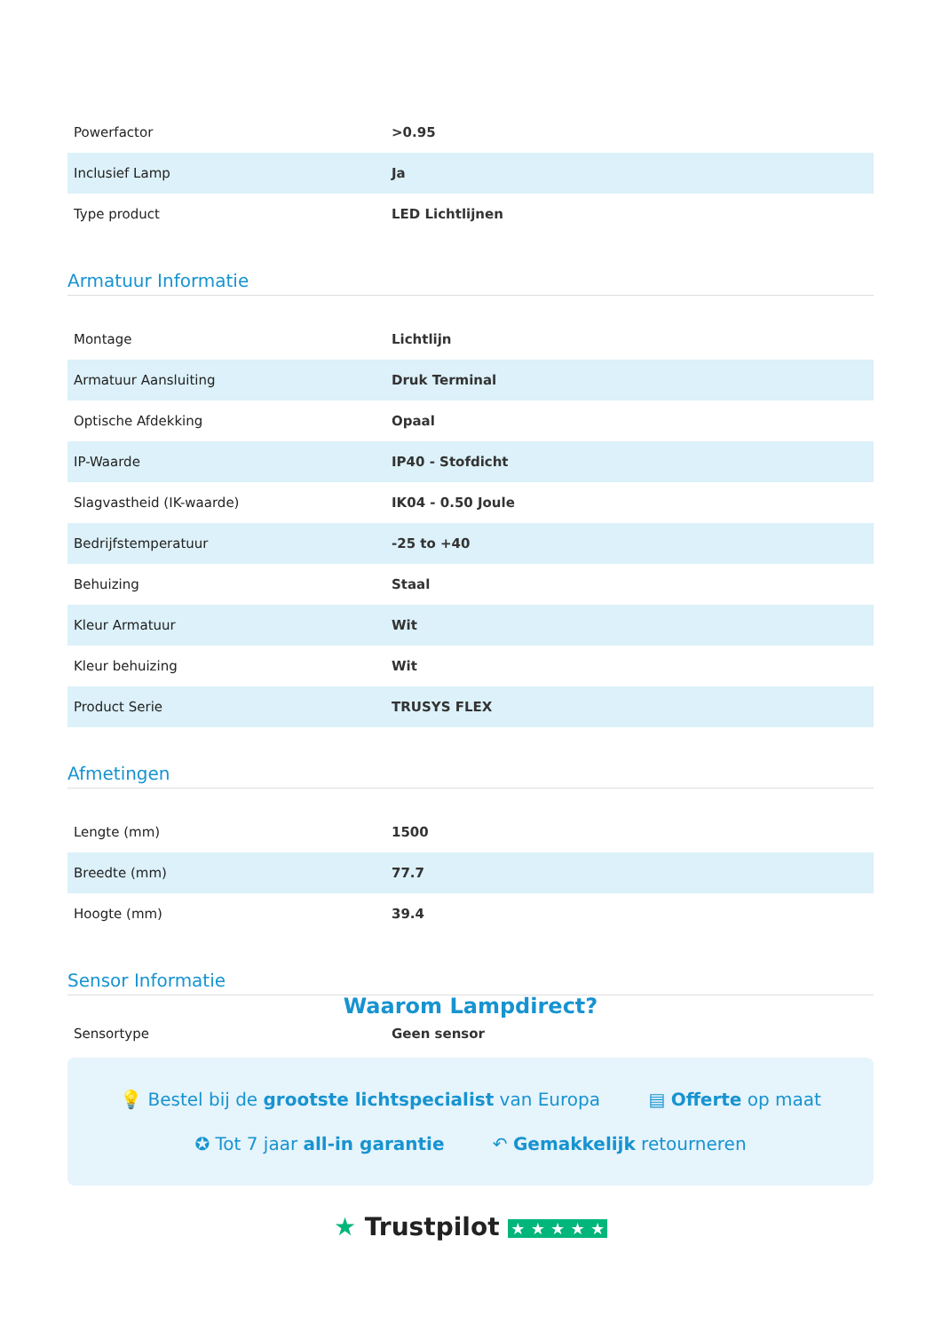| Powerfactor | >0.95 |
| Inclusief Lamp | Ja |
| Type product | LED Lichtlijnen |
Armatuur Informatie
| Montage | Lichtlijn |
| Armatuur Aansluiting | Druk Terminal |
| Optische Afdekking | Opaal |
| IP-Waarde | IP40 - Stofdicht |
| Slagvastheid (IK-waarde) | IK04 - 0.50 Joule |
| Bedrijfstemperatuur | -25 to +40 |
| Behuizing | Staal |
| Kleur Armatuur | Wit |
| Kleur behuizing | Wit |
| Product Serie | TRUSYS FLEX |
Afmetingen
| Lengte (mm) | 1500 |
| Breedte (mm) | 77.7 |
| Hoogte (mm) | 39.4 |
Sensor Informatie
Waarom Lampdirect?
| Sensortype | Geen sensor |
💡 Bestel bij de grootste lichtspecialist van Europa ▤ Offerte op maat
✪ Tot 7 jaar all-in garantie ↶ Gemakkelijk retourneren
★ Trustpilot ★ ★ ★ ★ ★